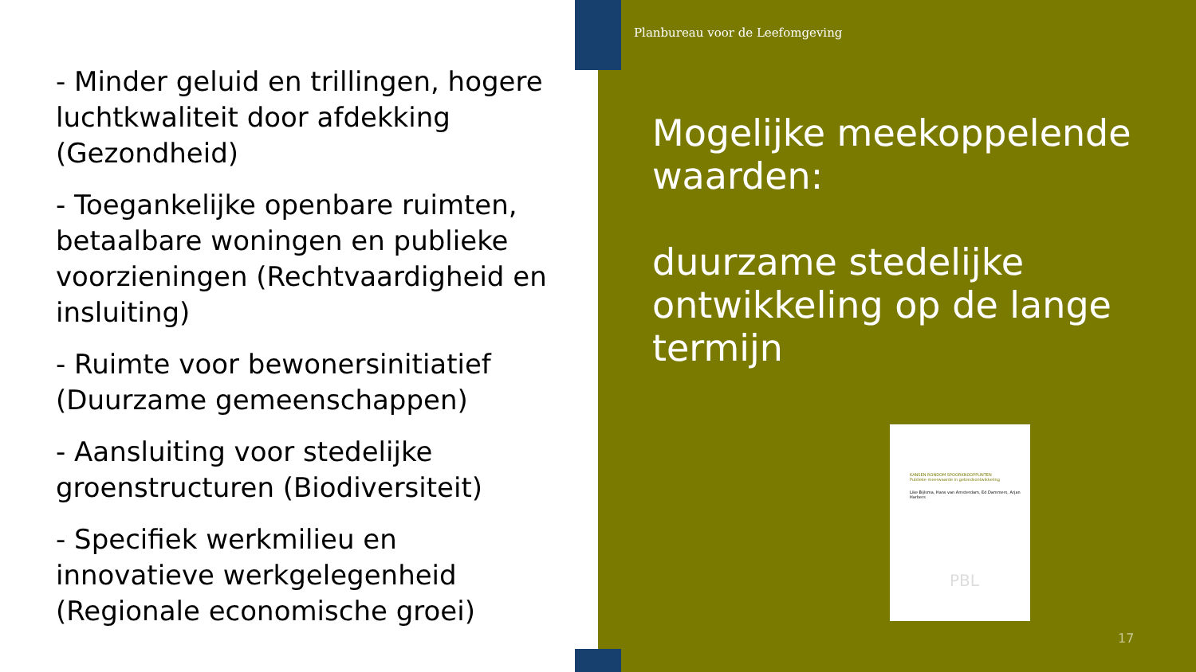- Minder geluid en trillingen, hogere luchtkwaliteit door afdekking (Gezondheid)
- Toegankelijke openbare ruimten, betaalbare woningen en publieke voorzieningen (Rechtvaardigheid en insluiting)
- Ruimte voor bewonersinitiatief (Duurzame gemeenschappen)
- Aansluiting voor stedelijke groenstructuren (Biodiversiteit)
- Specifiek werkmilieu en innovatieve werkgelegenheid (Regionale economische groei)
Planbureau voor de Leefomgeving
Mogelijke meekoppelende waarden:
duurzame stedelijke ontwikkeling op de lange termijn
KANSEN RONDOM SPOORKNOOPPUNTEN
Publieke meerwaarde in gebiedsontwikkeling
Like Bijlsma, Hans van Amsterdam, Ed Dammers, Arjan Harbers
PBL
17